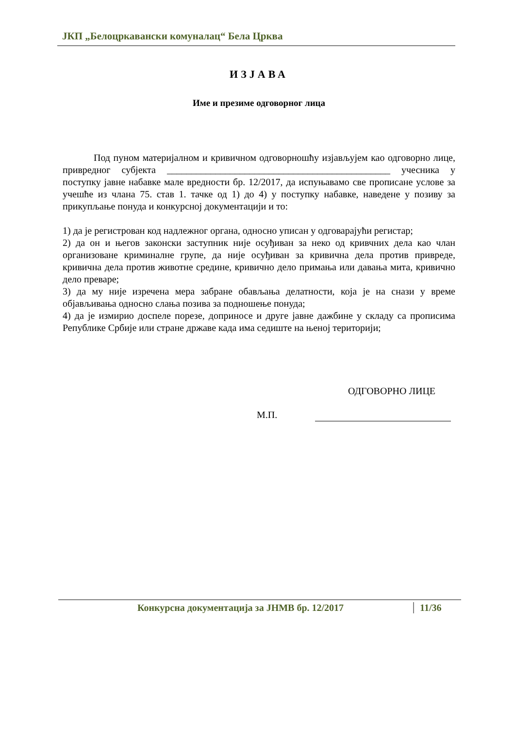ЈКП „Белоцркавански комуналац“ Бела Црква
ИЗЈАВА
Име и презиме одговорног лица
Под пуном материјалном и кривичном одговорношћу изјављујем као одговорно лице, привредног субјекта ______________________________________________ учесника у поступку јавне набавке мале вредности бр. 12/2017, да испуњавамо све прописане услове за учешће из члана 75. став 1. тачке од 1) до 4) у поступку набавке, наведене у позиву за прикупљање понуда и конкурсној документацији и то:
1) да је регистрован код надлежног органа, односно уписан у одговарајући регистар;
2) да он и његов законски заступник није осуђиван за неко од кривчних дела као члан организоване криминалне групе, да није осуђиван за кривична дела против привреде, кривична дела против животне средине, кривично дело примања или давања мита, кривично дело преваре;
3) да му није изречена мера забране обављања делатности, која је на снази у време објављивања односно слања позива за подношење понуда;
4) да је измирио доспеле порезе, доприносе и друге јавне дажбине у складу са прописима Републике Србије или стране државе када има седиште на њеној територији;
ОДГОВОРНО ЛИЦЕ
М.П.
Конкурсна документација за ЈНМВ бр. 12/2017
11/36